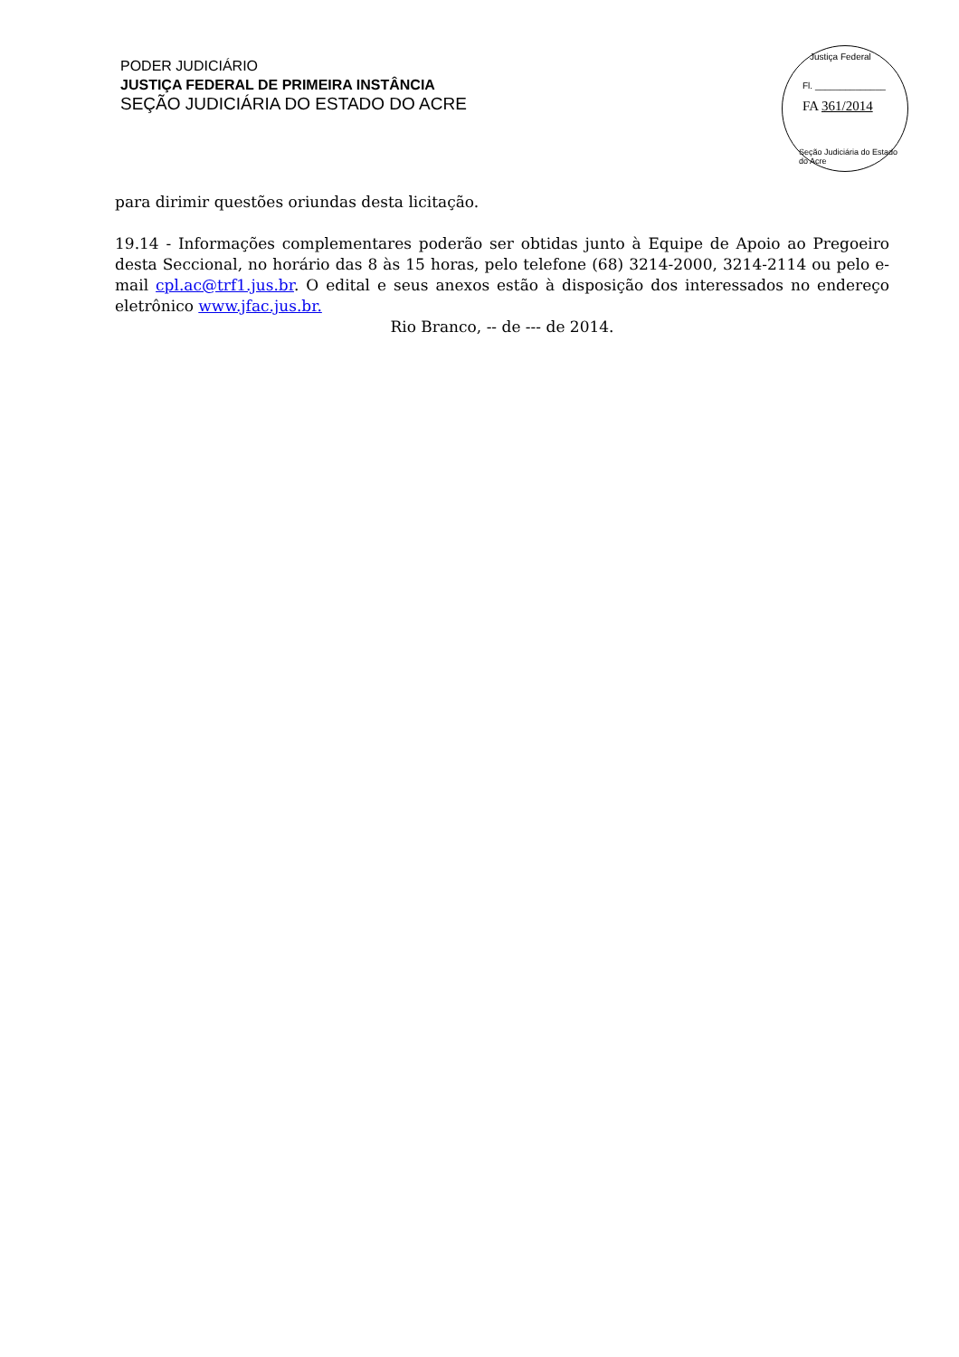PODER JUDICIÁRIO
JUSTIÇA FEDERAL DE PRIMEIRA INSTÂNCIA
SEÇÃO JUDICIÁRIA DO ESTADO DO ACRE
Justiça Federal
Fl. ______________
FA 361/2014
Seção Judiciária do Estado do Acre
para dirimir questões oriundas desta licitação.
19.14 - Informações complementares poderão ser obtidas junto à Equipe de Apoio ao Pregoeiro desta Seccional, no horário das 8 às 15 horas, pelo telefone (68) 3214-2000, 3214-2114 ou pelo e-mail cpl.ac@trf1.jus.br. O edital e seus anexos estão à disposição dos interessados no endereço eletrônico www.jfac.jus.br.
Rio Branco, -- de --- de 2014.